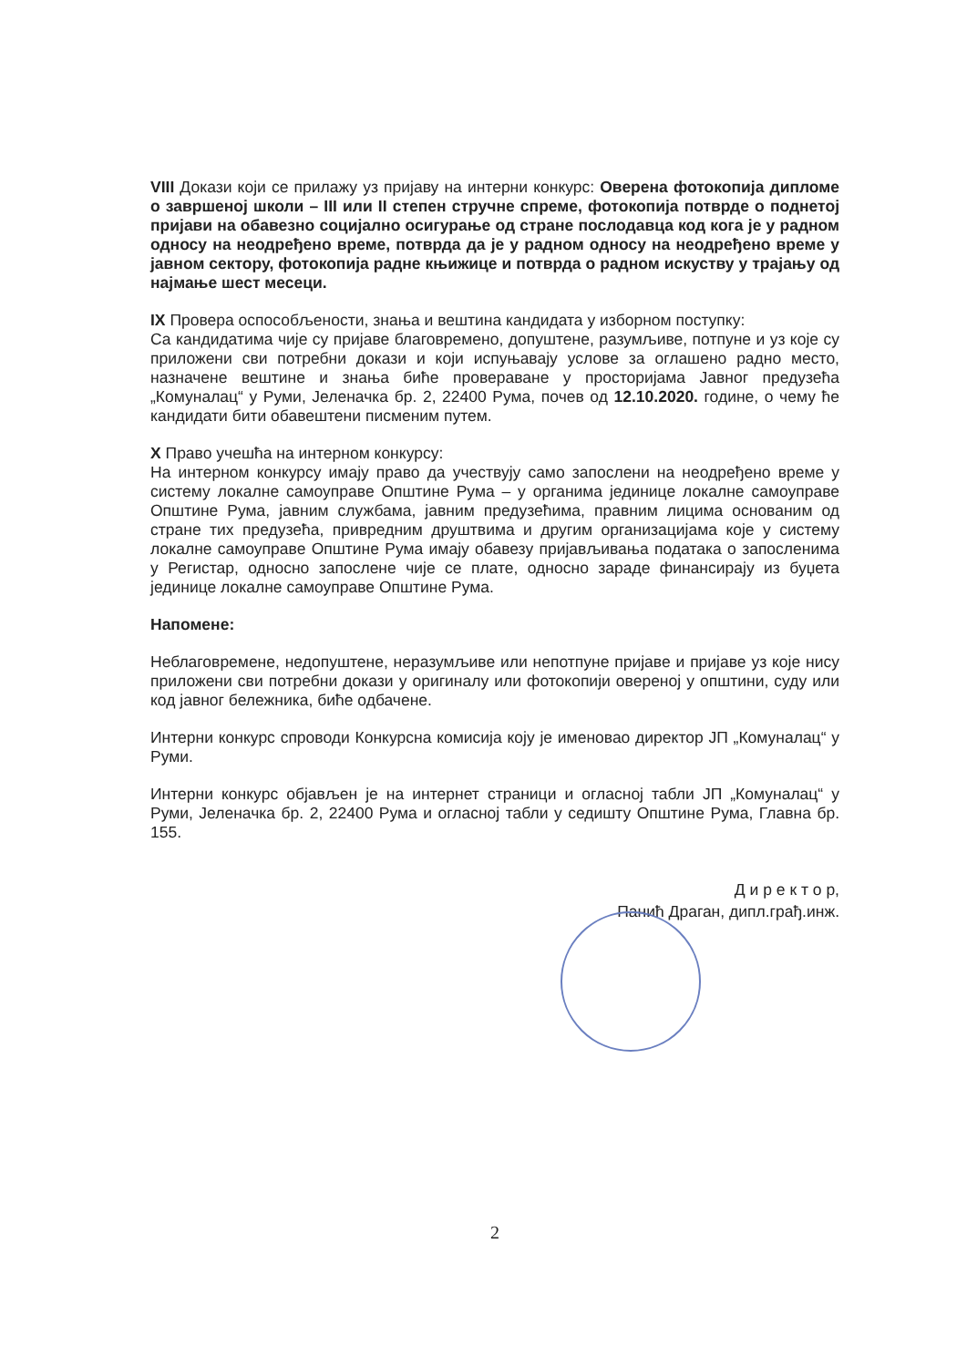VIII Докази који се прилажу уз пријаву на интерни конкурс: Оверена фотокопија дипломе о завршеној школи – III или II степен стручне спреме, фотокопија потврде о поднетој пријави на обавезно социјално осигурање од стране послодавца код кога је у радном односу на неодређено време, потврда да је у радном односу на неодређено време у јавном сектору, фотокопија радне књижице и потврда о радном искуству у трајању од најмање шест месеци.
IX Провера оспособљености, знања и вештина кандидата у изборном поступку:
Са кандидатима чије су пријаве благовремено, допуштене, разумљиве, потпуне и уз које су приложени сви потребни докази и који испуњавају услове за оглашено радно место, назначене вештине и знања биће проверaване у просторијама Јавног предузећа „Комуналац“ у Руми, Јеленачка бр. 2, 22400 Рума, почев од 12.10.2020. године, о чему ће кандидати бити обавештени писменим путем.
X Право учешћа на интерном конкурсу:
На интерном конкурсу имају право да учествују само запослени на неодређено време у систему локалне самоуправе Општине Рума – у органима јединице локалне самоуправе Општине Рума, јавним службама, јавним предузећима, правним лицима основаним од стране тих предузећа, привредним друштвима и другим организацијама које у систему локалне самоуправе Општине Рума имају обавезу пријављивања података о запосленима у Регистар, односно запослене чије се плате, односно зараде финансирају из буџета јединице локалне самоуправе Општине Рума.
Напомене:
Неблаговремене, недопуштене, неразумљиве или непотпуне пријаве и пријаве уз које нису приложени сви потребни докази у оригиналу или фотокопији овереној у општини, суду или код јавног бележника, биће одбачене.
Интерни конкурс спроводи Конкурсна комисија коју је именовао директор ЈП „Комуналац“ у Руми.
Интерни конкурс објављен је на интернет страници и огласној табли ЈП „Комуналац“ у Руми, Јеленачка бр. 2, 22400 Рума и огласној табли у седишту Општине Рума, Главна бр. 155.
Д и р е к т о р,
Панић Драган, дипл.грађ.инж.
2